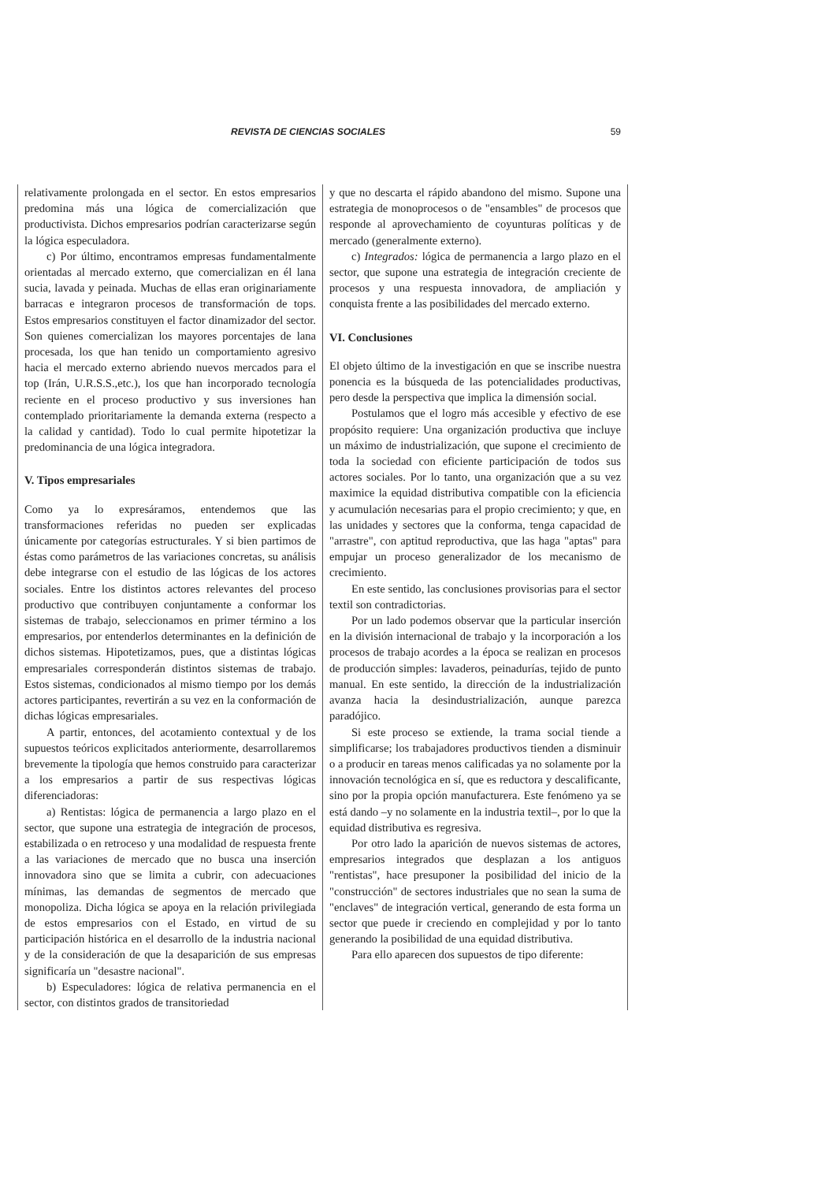REVISTA DE CIENCIAS SOCIALES 59
relativamente prolongada en el sector. En estos empresarios predomina más una lógica de comercialización que productivista. Dichos empresarios podrían caracterizarse según la lógica especuladora.
c) Por último, encontramos empresas fundamentalmente orientadas al mercado externo, que comercializan en él lana sucia, lavada y peinada. Muchas de ellas eran originariamente barracas e integraron procesos de transformación de tops. Estos empresarios constituyen el factor dinamizador del sector. Son quienes comercializan los mayores porcentajes de lana procesada, los que han tenido un comportamiento agresivo hacia el mercado externo abriendo nuevos mercados para el top (Irán, U.R.S.S.,etc.), los que han incorporado tecnología reciente en el proceso productivo y sus inversiones han contemplado prioritariamente la demanda externa (respecto a la calidad y cantidad). Todo lo cual permite hipotetizar la predominancia de una lógica integradora.
V. Tipos empresariales
Como ya lo expresáramos, entendemos que las transformaciones referidas no pueden ser explicadas únicamente por categorías estructurales. Y si bien partimos de éstas como parámetros de las variaciones concretas, su análisis debe integrarse con el estudio de las lógicas de los actores sociales. Entre los distintos actores relevantes del proceso productivo que contribuyen conjuntamente a conformar los sistemas de trabajo, seleccionamos en primer término a los empresarios, por entenderlos determinantes en la definición de dichos sistemas. Hipotetizamos, pues, que a distintas lógicas empresariales corresponderán distintos sistemas de trabajo. Estos sistemas, condicionados al mismo tiempo por los demás actores participantes, revertirán a su vez en la conformación de dichas lógicas empresariales.
A partir, entonces, del acotamiento contextual y de los supuestos teóricos explicitados anteriormente, desarrollaremos brevemente la tipología que hemos construido para caracterizar a los empresarios a partir de sus respectivas lógicas diferenciadoras:
a) Rentistas: lógica de permanencia a largo plazo en el sector, que supone una estrategia de integración de procesos, estabilizada o en retroceso y una modalidad de respuesta frente a las variaciones de mercado que no busca una inserción innovadora sino que se limita a cubrir, con adecuaciones mínimas, las demandas de segmentos de mercado que monopoliza. Dicha lógica se apoya en la relación privilegiada de estos empresarios con el Estado, en virtud de su participación histórica en el desarrollo de la industria nacional y de la consideración de que la desaparición de sus empresas significaría un "desastre nacional".
b) Especuladores: lógica de relativa permanencia en el sector, con distintos grados de transitoriedad
y que no descarta el rápido abandono del mismo. Supone una estrategia de monoprocesos o de "ensambles" de procesos que responde al aprovechamiento de coyunturas políticas y de mercado (generalmente externo).
c) Integrados: lógica de permanencia a largo plazo en el sector, que supone una estrategia de integración creciente de procesos y una respuesta innovadora, de ampliación y conquista frente a las posibilidades del mercado externo.
VI. Conclusiones
El objeto último de la investigación en que se inscribe nuestra ponencia es la búsqueda de las potencialidades productivas, pero desde la perspectiva que implica la dimensión social.
Postulamos que el logro más accesible y efectivo de ese propósito requiere: Una organización productiva que incluye un máximo de industrialización, que supone el crecimiento de toda la sociedad con eficiente participación de todos sus actores sociales. Por lo tanto, una organización que a su vez maximice la equidad distributiva compatible con la eficiencia y acumulación necesarias para el propio crecimiento; y que, en las unidades y sectores que la conforma, tenga capacidad de "arrastre", con aptitud reproductiva, que las haga "aptas" para empujar un proceso generalizador de los mecanismo de crecimiento.
En este sentido, las conclusiones provisorias para el sector textil son contradictorias.
Por un lado podemos observar que la particular inserción en la división internacional de trabajo y la incorporación a los procesos de trabajo acordes a la época se realizan en procesos de producción simples: lavaderos, peinadurías, tejido de punto manual. En este sentido, la dirección de la industrialización avanza hacia la desindustrialización, aunque parezca paradójico.
Si este proceso se extiende, la trama social tiende a simplificarse; los trabajadores productivos tienden a disminuir o a producir en tareas menos calificadas ya no solamente por la innovación tecnológica en sí, que es reductora y descalificante, sino por la propia opción manufacturera. Este fenómeno ya se está dando –y no solamente en la industria textil–, por lo que la equidad distributiva es regresiva.
Por otro lado la aparición de nuevos sistemas de actores, empresarios integrados que desplazan a los antiguos "rentistas", hace presuponer la posibilidad del inicio de la "construcción" de sectores industriales que no sean la suma de "enclaves" de integración vertical, generando de esta forma un sector que puede ir creciendo en complejidad y por lo tanto generando la posibilidad de una equidad distributiva.
Para ello aparecen dos supuestos de tipo diferente: